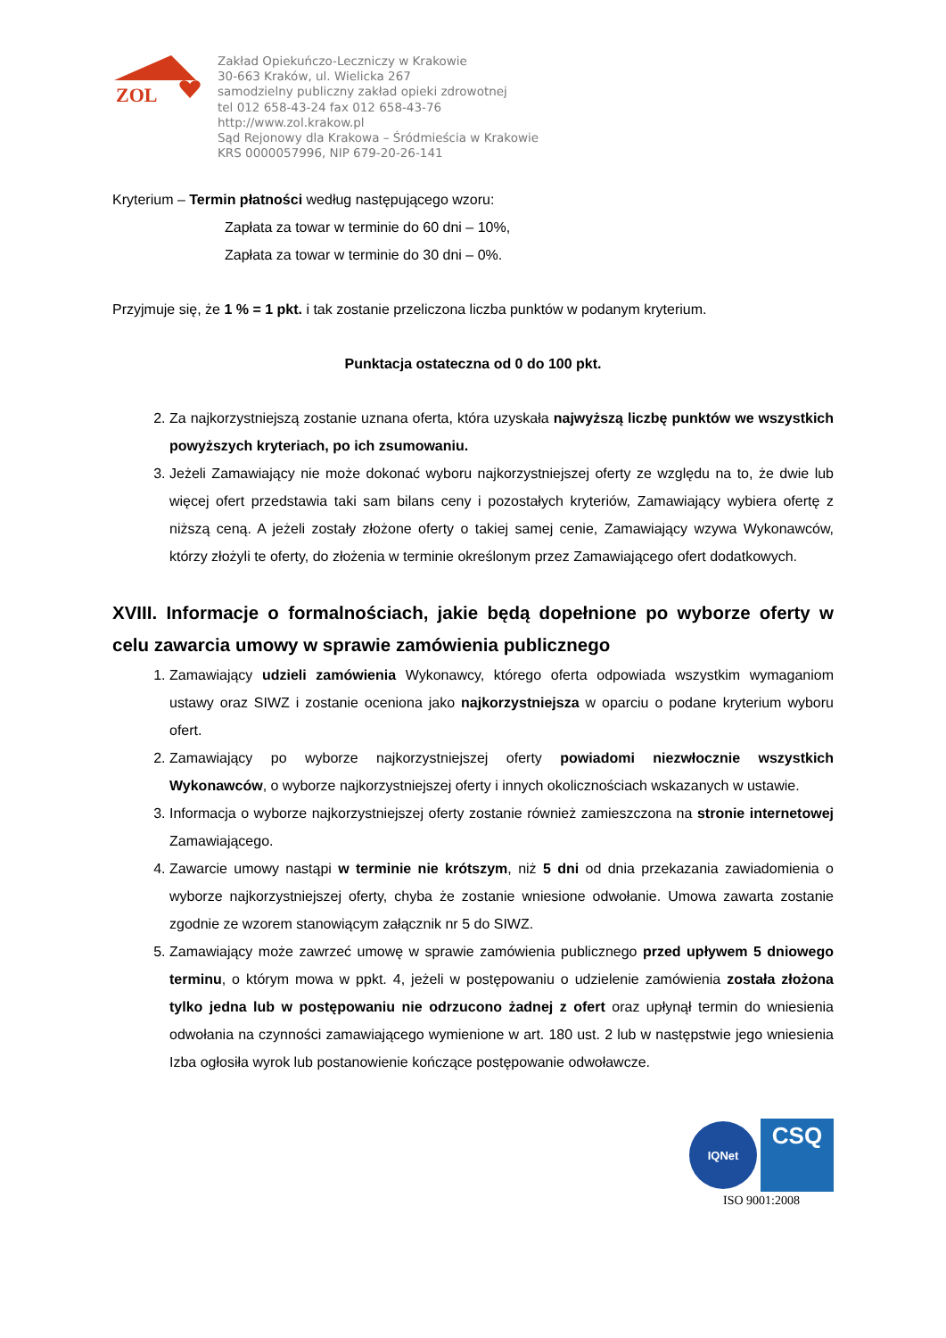ZOL
Zakład Opiekuńczo-Leczniczy w Krakowie
30-663 Kraków, ul. Wielicka 267
samodzielny publiczny zakład opieki zdrowotnej
tel 012 658-43-24 fax 012 658-43-76
http://www.zol.krakow.pl
Sąd Rejonowy dla Krakowa – Śródmieścia w Krakowie
KRS 0000057996, NIP 679-20-26-141
Kryterium – Termin płatności według następującego wzoru:
Zapłata za towar w terminie do 60 dni – 10%,
Zapłata za towar w terminie do 30 dni – 0%.
Przyjmuje się, że 1 % = 1 pkt. i tak zostanie przeliczona liczba punktów w podanym kryterium.
Punktacja ostateczna od 0 do 100 pkt.
2. Za najkorzystniejszą zostanie uznana oferta, która uzyskała najwyższą liczbę punktów we wszystkich powyższych kryteriach, po ich zsumowaniu.
3. Jeżeli Zamawiający nie może dokonać wyboru najkorzystniejszej oferty ze względu na to, że dwie lub więcej ofert przedstawia taki sam bilans ceny i pozostałych kryteriów, Zamawiający wybiera ofertę z niższą ceną. A jeżeli zostały złożone oferty o takiej samej cenie, Zamawiający wzywa Wykonawców, którzy złożyli te oferty, do złożenia w terminie określonym przez Zamawiającego ofert dodatkowych.
XVIII. Informacje o formalnościach, jakie będą dopełnione po wyborze oferty w celu zawarcia umowy w sprawie zamówienia publicznego
1. Zamawiający udzieli zamówienia Wykonawcy, którego oferta odpowiada wszystkim wymaganiom ustawy oraz SIWZ i zostanie oceniona jako najkorzystniejsza w oparciu o podane kryterium wyboru ofert.
2. Zamawiający po wyborze najkorzystniejszej oferty powiadomi niezwłocznie wszystkich Wykonawców, o wyborze najkorzystniejszej oferty i innych okolicznościach wskazanych w ustawie.
3. Informacja o wyborze najkorzystniejszej oferty zostanie również zamieszczona na stronie internetowej Zamawiającego.
4. Zawarcie umowy nastąpi w terminie nie krótszym, niż 5 dni od dnia przekazania zawiadomienia o wyborze najkorzystniejszej oferty, chyba że zostanie wniesione odwołanie. Umowa zawarta zostanie zgodnie ze wzorem stanowiącym załącznik nr 5 do SIWZ.
5. Zamawiający może zawrzeć umowę w sprawie zamówienia publicznego przed upływem 5 dniowego terminu, o którym mowa w ppkt. 4, jeżeli w postępowaniu o udzielenie zamówienia została złożona tylko jedna lub w postępowaniu nie odrzucono żadnej z ofert oraz upłynął termin do wniesienia odwołania na czynności zamawiającego wymienione w art. 180 ust. 2 lub w następstwie jego wniesienia Izba ogłosiła wyrok lub postanowienie kończące postępowanie odwoławcze.
IQNet
CSQ
ISO 9001:2008